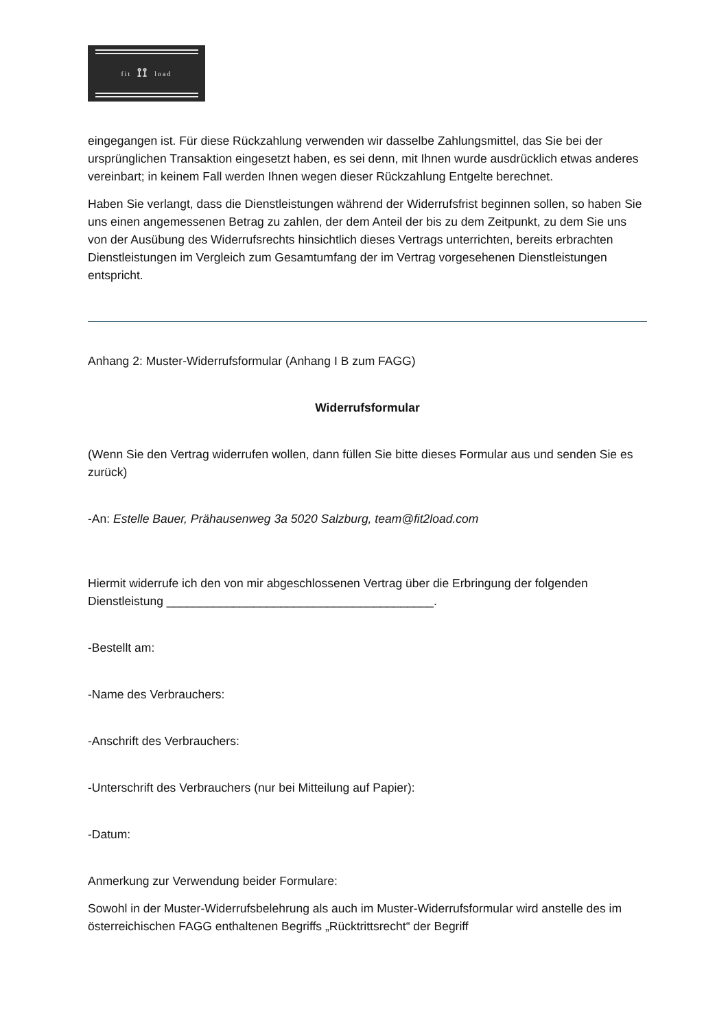fit ⟟⟟ load
eingegangen ist. Für diese Rückzahlung verwenden wir dasselbe Zahlungsmittel, das Sie bei der ursprünglichen Transaktion eingesetzt haben, es sei denn, mit Ihnen wurde ausdrücklich etwas anderes vereinbart; in keinem Fall werden Ihnen wegen dieser Rückzahlung Entgelte berechnet.
Haben Sie verlangt, dass die Dienstleistungen während der Widerrufsfrist beginnen sollen, so haben Sie uns einen angemessenen Betrag zu zahlen, der dem Anteil der bis zu dem Zeitpunkt, zu dem Sie uns von der Ausübung des Widerrufsrechts hinsichtlich dieses Vertrags unterrichten, bereits erbrachten Dienstleistungen im Vergleich zum Gesamtumfang der im Vertrag vorgesehenen Dienstleistungen entspricht.
Anhang 2: Muster-Widerrufsformular (Anhang I B zum FAGG)
Widerrufsformular
(Wenn Sie den Vertrag widerrufen wollen, dann füllen Sie bitte dieses Formular aus und senden Sie es zurück)
-An: Estelle Bauer, Prähausenweg 3a 5020 Salzburg, team@fit2load.com
Hiermit widerrufe ich den von mir abgeschlossenen Vertrag über die Erbringung der folgenden Dienstleistung ________________________________________.
-Bestellt am:
-Name des Verbrauchers:
-Anschrift des Verbrauchers:
-Unterschrift des Verbrauchers (nur bei Mitteilung auf Papier):
-Datum:
Anmerkung zur Verwendung beider Formulare:
Sowohl in der Muster-Widerrufsbelehrung als auch im Muster-Widerrufsformular wird anstelle des im österreichischen FAGG enthaltenen Begriffs „Rücktrittsrecht“ der Begriff